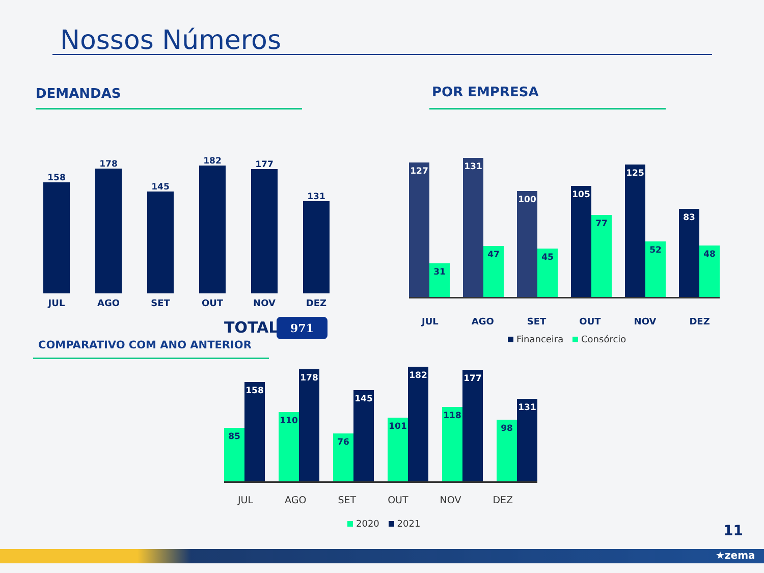Nossos Números
DEMANDAS POR EMPRESA
158
JUL
178
AGO
145
SET
182
OUT
177
NOV
131
DEZ
TOTAL: 971
COMPARATIVO COM ANO ANTERIOR
127
31
131
47
100
45
105
77
125
52
83
48
JUL AGO SET OUT NOV DEZ
Financeira Consórcio
85
158
110
178
76
145
101
182
118
177
98
131
JUL AGO SET OUT NOV DEZ
2020 2021 11
★zema